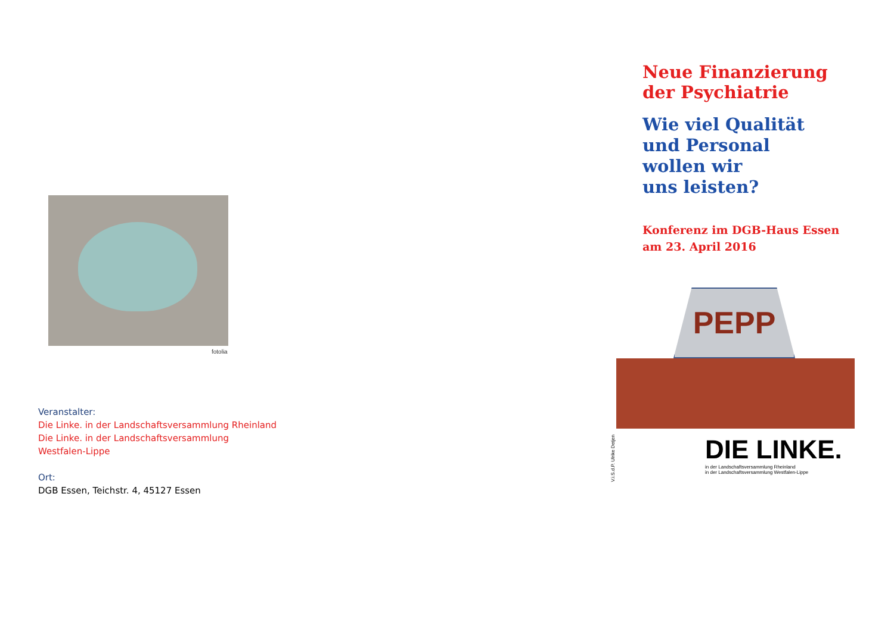fotolia
Veranstalter:
Die Linke. in der Landschaftsversammlung Rheinland
Die Linke. in der Landschaftsversammlung
Westfalen-Lippe
Ort:
DGB Essen, Teichstr. 4, 45127 Essen
Neue Finanzierung
der Psychiatrie
Wie viel Qualität
und Personal
wollen wir
uns leisten?
Konferenz im DGB-Haus Essen
am 23. April 2016
PEPP
V.i.S.d.P. Ulrike Detjen
DIE LINKE.
in der Landschaftsversammlung Rheinland
in der Landschaftsversammlung Westfalen-Lippe